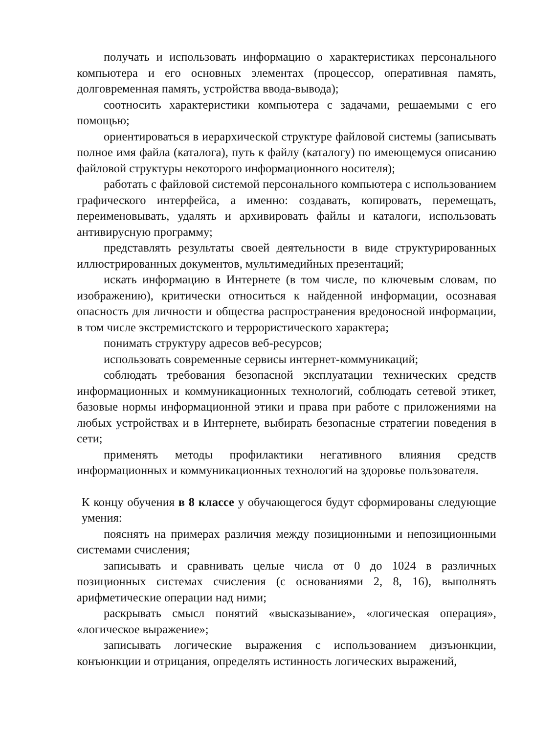получать и использовать информацию о характеристиках персонального компьютера и его основных элементах (процессор, оперативная память, долговременная память, устройства ввода-вывода);
соотносить характеристики компьютера с задачами, решаемыми с его помощью;
ориентироваться в иерархической структуре файловой системы (записывать полное имя файла (каталога), путь к файлу (каталогу) по имеющемуся описанию файловой структуры некоторого информационного носителя);
работать с файловой системой персонального компьютера с использованием графического интерфейса, а именно: создавать, копировать, перемещать, переименовывать, удалять и архивировать файлы и каталоги, использовать антивирусную программу;
представлять результаты своей деятельности в виде структурированных иллюстрированных документов, мультимедийных презентаций;
искать информацию в Интернете (в том числе, по ключевым словам, по изображению), критически относиться к найденной информации, осознавая опасность для личности и общества распространения вредоносной информации, в том числе экстремистского и террористического характера;
понимать структуру адресов веб-ресурсов;
использовать современные сервисы интернет-коммуникаций;
соблюдать требования безопасной эксплуатации технических средств информационных и коммуникационных технологий, соблюдать сетевой этикет, базовые нормы информационной этики и права при работе с приложениями на любых устройствах и в Интернете, выбирать безопасные стратегии поведения в сети;
применять методы профилактики негативного влияния средств информационных и коммуникационных технологий на здоровье пользователя.
К концу обучения в 8 классе у обучающегося будут сформированы следующие умения:
пояснять на примерах различия между позиционными и непозиционными системами счисления;
записывать и сравнивать целые числа от 0 до 1024 в различных позиционных системах счисления (с основаниями 2, 8, 16), выполнять арифметические операции над ними;
раскрывать смысл понятий «высказывание», «логическая операция», «логическое выражение»;
записывать логические выражения с использованием дизъюнкции, конъюнкции и отрицания, определять истинность логических выражений,